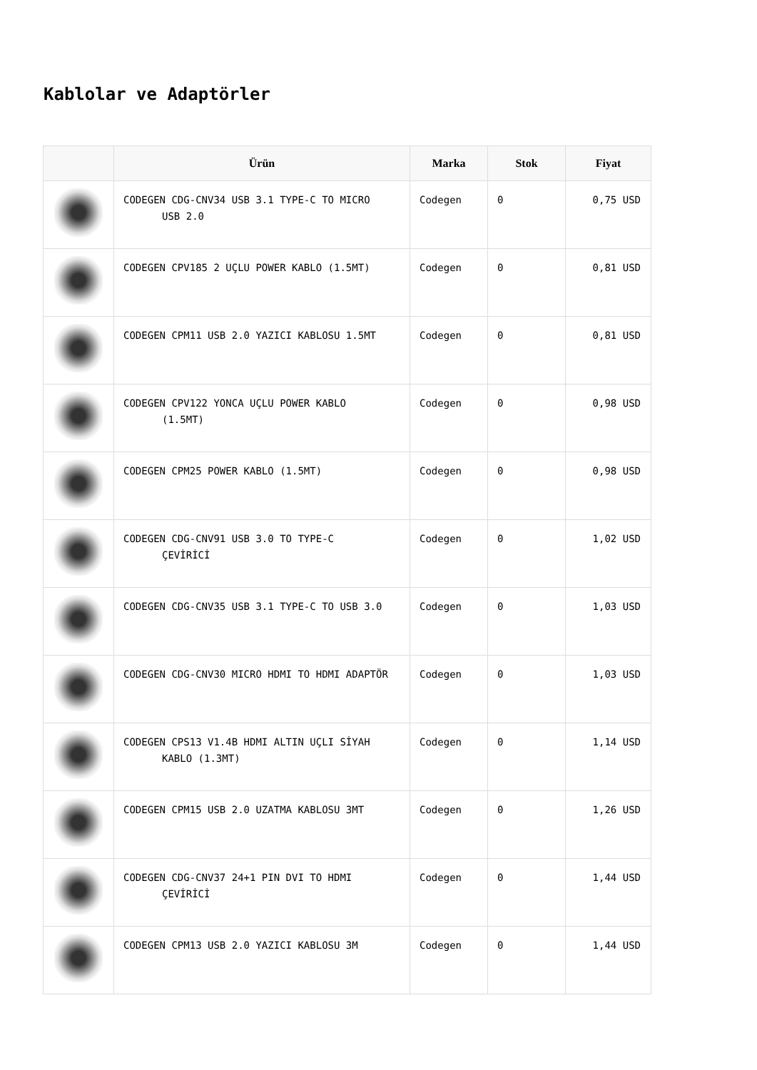Kablolar ve Adaptörler
| | Ürün | Marka | Stok | Fiyat |
| --- | --- | --- | --- | --- |
| | CODEGEN CDG-CNV34 USB 3.1 TYPE-C TO MICRO USB 2.0 | Codegen | 0 | 0,75 USD |
| | CODEGEN CPV185 2 UÇLU POWER KABLO (1.5MT) | Codegen | 0 | 0,81 USD |
| | CODEGEN CPM11 USB 2.0 YAZICI KABLOSU 1.5MT | Codegen | 0 | 0,81 USD |
| | CODEGEN CPV122 YONCA UÇLU POWER KABLO (1.5MT) | Codegen | 0 | 0,98 USD |
| | CODEGEN CPM25 POWER KABLO (1.5MT) | Codegen | 0 | 0,98 USD |
| | CODEGEN CDG-CNV91 USB 3.0 TO TYPE-C ÇEVİRİCİ | Codegen | 0 | 1,02 USD |
| | CODEGEN CDG-CNV35 USB 3.1 TYPE-C TO USB 3.0 | Codegen | 0 | 1,03 USD |
| | CODEGEN CDG-CNV30 MICRO HDMI TO HDMI ADAPTÖR | Codegen | 0 | 1,03 USD |
| | CODEGEN CPS13 V1.4B HDMI ALTIN UÇLI SİYAH KABLO (1.3MT) | Codegen | 0 | 1,14 USD |
| | CODEGEN CPM15 USB 2.0 UZATMA KABLOSU 3MT | Codegen | 0 | 1,26 USD |
| | CODEGEN CDG-CNV37 24+1 PIN DVI TO HDMI ÇEVİRİCİ | Codegen | 0 | 1,44 USD |
| | CODEGEN CPM13 USB 2.0 YAZICI KABLOSU 3M | Codegen | 0 | 1,44 USD |